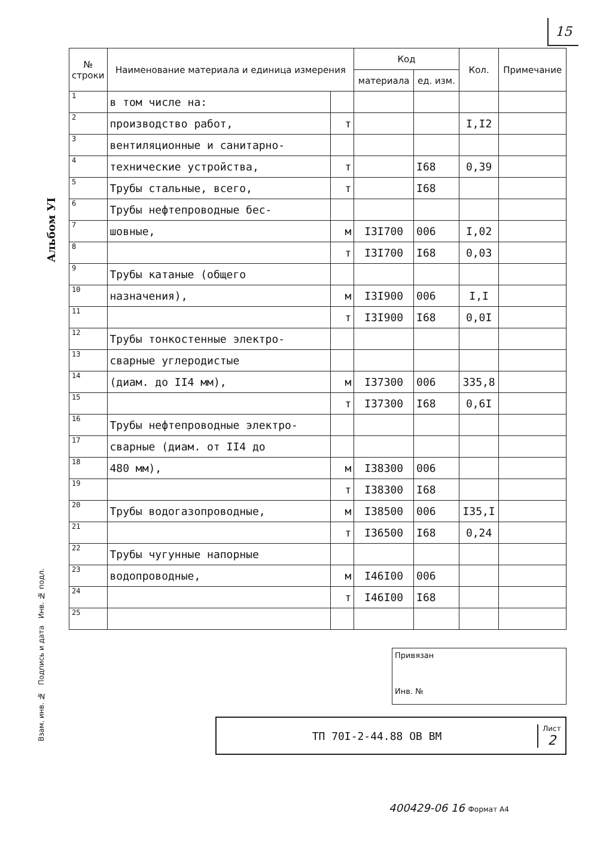15
Альбом УI
| № строки | Наименование материала и единица измерения | | Код | | Кол. | Примечание |
| --- | --- | --- | --- | --- | --- | --- |
| | | | материала | ед. изм. | | |
| 1 | в том числе на: | | | | | |
| 2 | производство работ, | т | | | I,I2 | |
| 3 | вентиляционные и санитарно- | | | | | |
| 4 | технические устройства, | т | | I68 | 0,39 | |
| 5 | Трубы стальные, всего, | т | | I68 | | |
| 6 | Трубы нефтепроводные бес- | | | | | |
| 7 | шовные, | м | I3I700 | 006 | I,02 | |
| 8 | | т | I3I700 | I68 | 0,03 | |
| 9 | Трубы катаные (общего | | | | | |
| 10 | назначения), | м | I3I900 | 006 | I,I | |
| 11 | | т | I3I900 | I68 | 0,0I | |
| 12 | Трубы тонкостенные электро- | | | | | |
| 13 | сварные углеродистые | | | | | |
| 14 | (диам. до II4 мм), | м | I37300 | 006 | 335,8 | |
| 15 | | т | I37300 | I68 | 0,6I | |
| 16 | Трубы нефтепроводные электро- | | | | | |
| 17 | сварные (диам. от II4 до | | | | | |
| 18 | 480 мм), | м | I38300 | 006 | | |
| 19 | | т | I38300 | I68 | | |
| 20 | Трубы водогазопроводные, | м | I38500 | 006 | I35,I | |
| 21 | | т | I36500 | I68 | 0,24 | |
| 22 | Трубы чугунные напорные | | | | | |
| 23 | водопроводные, | м | I46I00 | 006 | | |
| 24 | | т | I46I00 | I68 | | |
| 25 | | | | | | |
Привязан
Инв. №
ТП 70I-2-44.88 ОВ ВМ
Лист
2
Взам. инв. № Подпись и дата Инв. № подл.
400429-06 16 Формат А4